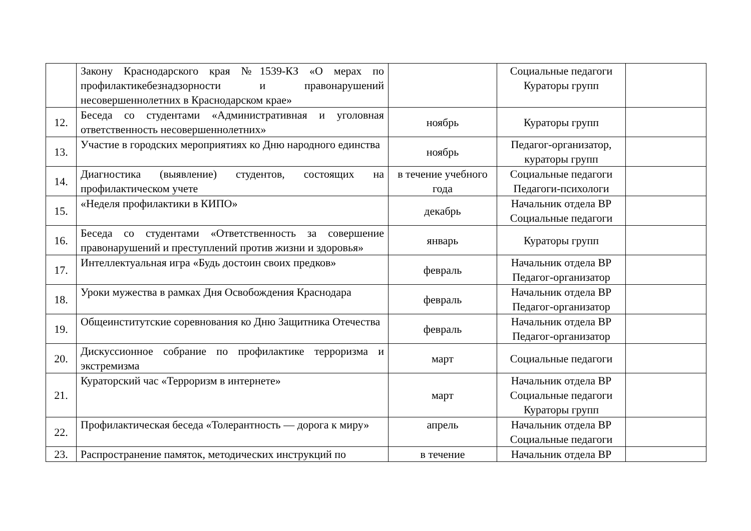| | Закону Краснодарского края №1539-КЗ «О мерах по профилактикебезнадзорности и правонарушений несовершеннолетних в Краснодарском крае» | | Социальные педагоги Кураторы групп | |
| 12. | Беседа со студентами «Административная и уголовная ответственность несовершеннолетних» | ноябрь | Кураторы групп | |
| 13. | Участие в городских мероприятиях ко Дню народного единства | ноябрь | Педагог-организатор, кураторы групп | |
| 14. | Диагностика (выявление) студентов, состоящих на профилактическом учете | в течение учебного года | Социальные педагоги Педагоги-психологи | |
| 15. | «Неделя профилактики в КИПО» | декабрь | Начальник отдела ВР Социальные педагоги | |
| 16. | Беседа со студентами «Ответственность за совершение правонарушений и преступлений против жизни и здоровья» | январь | Кураторы групп | |
| 17. | Интеллектуальная игра «Будь достоин своих предков» | февраль | Начальник отдела ВР Педагог-организатор | |
| 18. | Уроки мужества в рамках Дня Освобождения Краснодара | февраль | Начальник отдела ВР Педагог-организатор | |
| 19. | Общеинститутские соревнования ко Дню Защитника Отечества | февраль | Начальник отдела ВР Педагог-организатор | |
| 20. | Дискуссионное собрание по профилактике терроризма и экстремизма | март | Социальные педагоги | |
| 21. | Кураторский час «Терроризм в интернете» | март | Начальник отдела ВР Социальные педагоги Кураторы групп | |
| 22. | Профилактическая беседа «Толерантность — дорога к миру» | апрель | Начальник отдела ВР Социальные педагоги | |
| 23. | Распространение памяток, методических инструкций по | в течение | Начальник отдела ВР | |